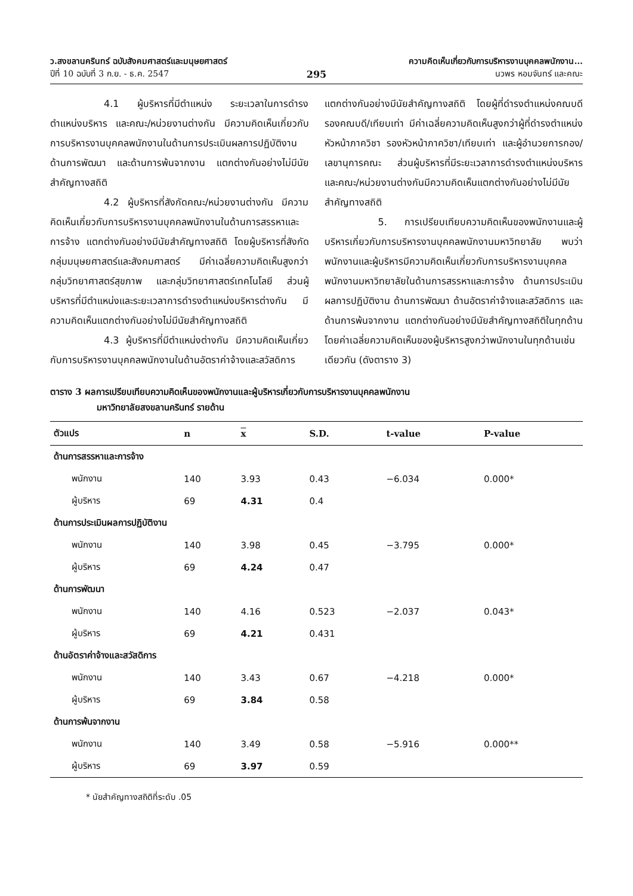ว.สงขลานครินทร์ ฉบับสังคมศาสตร์และมนุษยศาสตร์
ปีที่ 10 ฉบับที่ 3 ก.ย. - ธ.ค. 2547
295
ความคิดเห็นเกี่ยวกับการบริหารงานบุคคลพนักงาน...
นวพร หอมจันทร์ และคณะ
4.1 ผู้บริหารที่มีตำแหน่ง ระยะเวลาในการดำรงตำแหน่งบริหาร และคณะ/หน่วยงานต่างกัน มีความคิดเห็นเกี่ยวกับการบริหารงานบุคคลพนักงานในด้านการประเมินผลการปฏิบัติงาน ด้านการพัฒนา และด้านการพ้นจากงาน แตกต่างกันอย่างไม่มีนัยสำคัญทางสถิติ
4.2 ผู้บริหารที่สังกัดคณะ/หน่วยงานต่างกัน มีความคิดเห็นเกี่ยวกับการบริหารงานบุคคลพนักงานในด้านการสรรหาและการจ้าง แตกต่างกันอย่างมีนัยสำคัญทางสถิติ โดยผู้บริหารที่สังกัดกลุ่มมนุษยศาสตร์และสังคมศาสตร์ มีค่าเฉลี่ยความคิดเห็นสูงกว่ากลุ่มวิทยาศาสตร์สุขภาพ และกลุ่มวิทยาศาสตร์เทคโนโลยี ส่วนผู้บริหารที่มีตำแหน่งและระยะเวลาการดำรงตำแหน่งบริหารต่างกัน มีความคิดเห็นแตกต่างกันอย่างไม่มีนัยสำคัญทางสถิติ
4.3 ผู้บริหารที่มีตำแหน่งต่างกัน มีความคิดเห็นเกี่ยวกับการบริหารงานบุคคลพนักงานในด้านอัตราค่าจ้างและสวัสดิการ แตกต่างกันอย่างมีนัยสำคัญทางสถิติ โดยผู้ที่ดำรงตำแหน่งคณบดี รองคณบดี/เทียบเท่า มีค่าเฉลี่ยความคิดเห็นสูงกว่าผู้ที่ดำรงตำแหน่งหัวหน้าภาควิชา รองหัวหน้าภาควิชา/เทียบเท่า และผู้อำนวยการกอง/เลขานุการคณะ ส่วนผู้บริหารที่มีระยะเวลาการดำรงตำแหน่งบริหาร และคณะ/หน่วยงานต่างกันมีความคิดเห็นแตกต่างกันอย่างไม่มีนัยสำคัญทางสถิติ
5. การเปรียบเทียบความคิดเห็นของพนักงานและผู้บริหารเกี่ยวกับการบริหารงานบุคคลพนักงานมหาวิทยาลัย พบว่า พนักงานและผู้บริหารมีความคิดเห็นเกี่ยวกับการบริหารงานบุคคลพนักงานมหาวิทยาลัยในด้านการสรรหาและการจ้าง ด้านการประเมินผลการปฏิบัติงาน ด้านการพัฒนา ด้านอัตราค่าจ้างและสวัสดิการ และด้านการพ้นจากงาน แตกต่างกันอย่างมีนัยสำคัญทางสถิติในทุกด้านโดยค่าเฉลี่ยความคิดเห็นของผู้บริหารสูงกว่าพนักงานในทุกด้านเช่นเดียวกัน (ดังตาราง 3)
ตาราง 3 ผลการเปรียบเทียบความคิดเห็นของพนักงานและผู้บริหารเกี่ยวกับการบริหารงานบุคคลพนักงาน
มหาวิทยาลัยสงขลานครินทร์ รายด้าน
| ตัวแปร | n | x | S.D. | t-value | P-value |
| --- | --- | --- | --- | --- | --- |
| ด้านการสรรหาและการจ้าง | | | | | |
| พนักงาน | 140 | 3.93 | 0.43 | −6.034 | 0.000* |
| ผู้บริหาร | 69 | 4.31 | 0.4 | | |
| ด้านการประเมินผลการปฏิบัติงาน | | | | | |
| พนักงาน | 140 | 3.98 | 0.45 | −3.795 | 0.000* |
| ผู้บริหาร | 69 | 4.24 | 0.47 | | |
| ด้านการพัฒนา | | | | | |
| พนักงาน | 140 | 4.16 | 0.523 | −2.037 | 0.043* |
| ผู้บริหาร | 69 | 4.21 | 0.431 | | |
| ด้านอัตราค่าจ้างและสวัสดิการ | | | | | |
| พนักงาน | 140 | 3.43 | 0.67 | −4.218 | 0.000* |
| ผู้บริหาร | 69 | 3.84 | 0.58 | | |
| ด้านการพ้นจากงาน | | | | | |
| พนักงาน | 140 | 3.49 | 0.58 | −5.916 | 0.000** |
| ผู้บริหาร | 69 | 3.97 | 0.59 | | |
* นัยสำคัญทางสถิติที่ระดับ .05